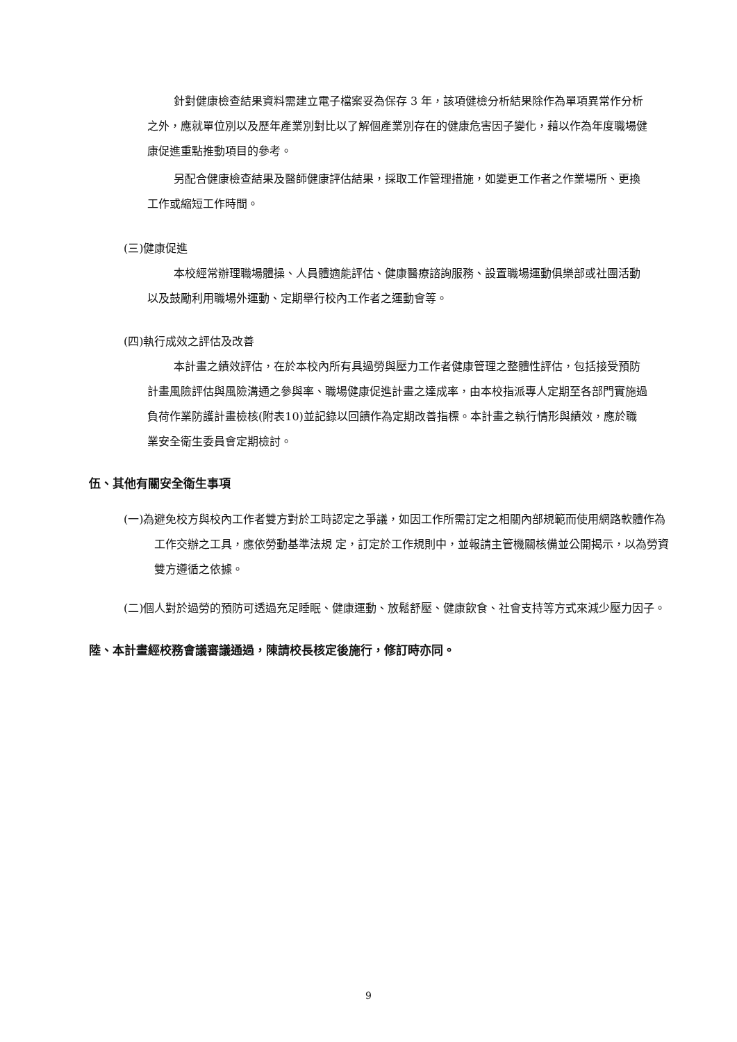針對健康檢查結果資料需建立電子檔案妥為保存 3 年，該項健檢分析結果除作為單項異常作分析之外，應就單位別以及歷年產業別對比以了解個產業別存在的健康危害因子變化，藉以作為年度職場健康促進重點推動項目的參考。
另配合健康檢查結果及醫師健康評估結果，採取工作管理措施，如變更工作者之作業場所、更換工作或縮短工作時間。
(三)健康促進
本校經常辦理職場體操、人員體適能評估、健康醫療諮詢服務、設置職場運動俱樂部或社團活動以及鼓勵利用職場外運動、定期舉行校內工作者之運動會等。
(四)執行成效之評估及改善
本計畫之績效評估，在於本校內所有具過勞與壓力工作者健康管理之整體性評估，包括接受預防計畫風險評估與風險溝通之參與率、職場健康促進計畫之達成率，由本校指派專人定期至各部門實施過負荷作業防護計畫檢核(附表10)並記錄以回饋作為定期改善指標。本計畫之執行情形與績效，應於職業安全衛生委員會定期檢討。
伍、其他有關安全衛生事項
(一)為避免校方與校內工作者雙方對於工時認定之爭議，如因工作所需訂定之相關內部規範而使用網路軟體作為工作交辦之工具，應依勞動基準法規 定，訂定於工作規則中，並報請主管機關核備並公開揭示，以為勞資雙方遵循之依據。
(二)個人對於過勞的預防可透過充足睡眠、健康運動、放鬆舒壓、健康飲食、社會支持等方式來減少壓力因子。
陸、本計畫經校務會議審議通過，陳請校長核定後施行，修訂時亦同。
9